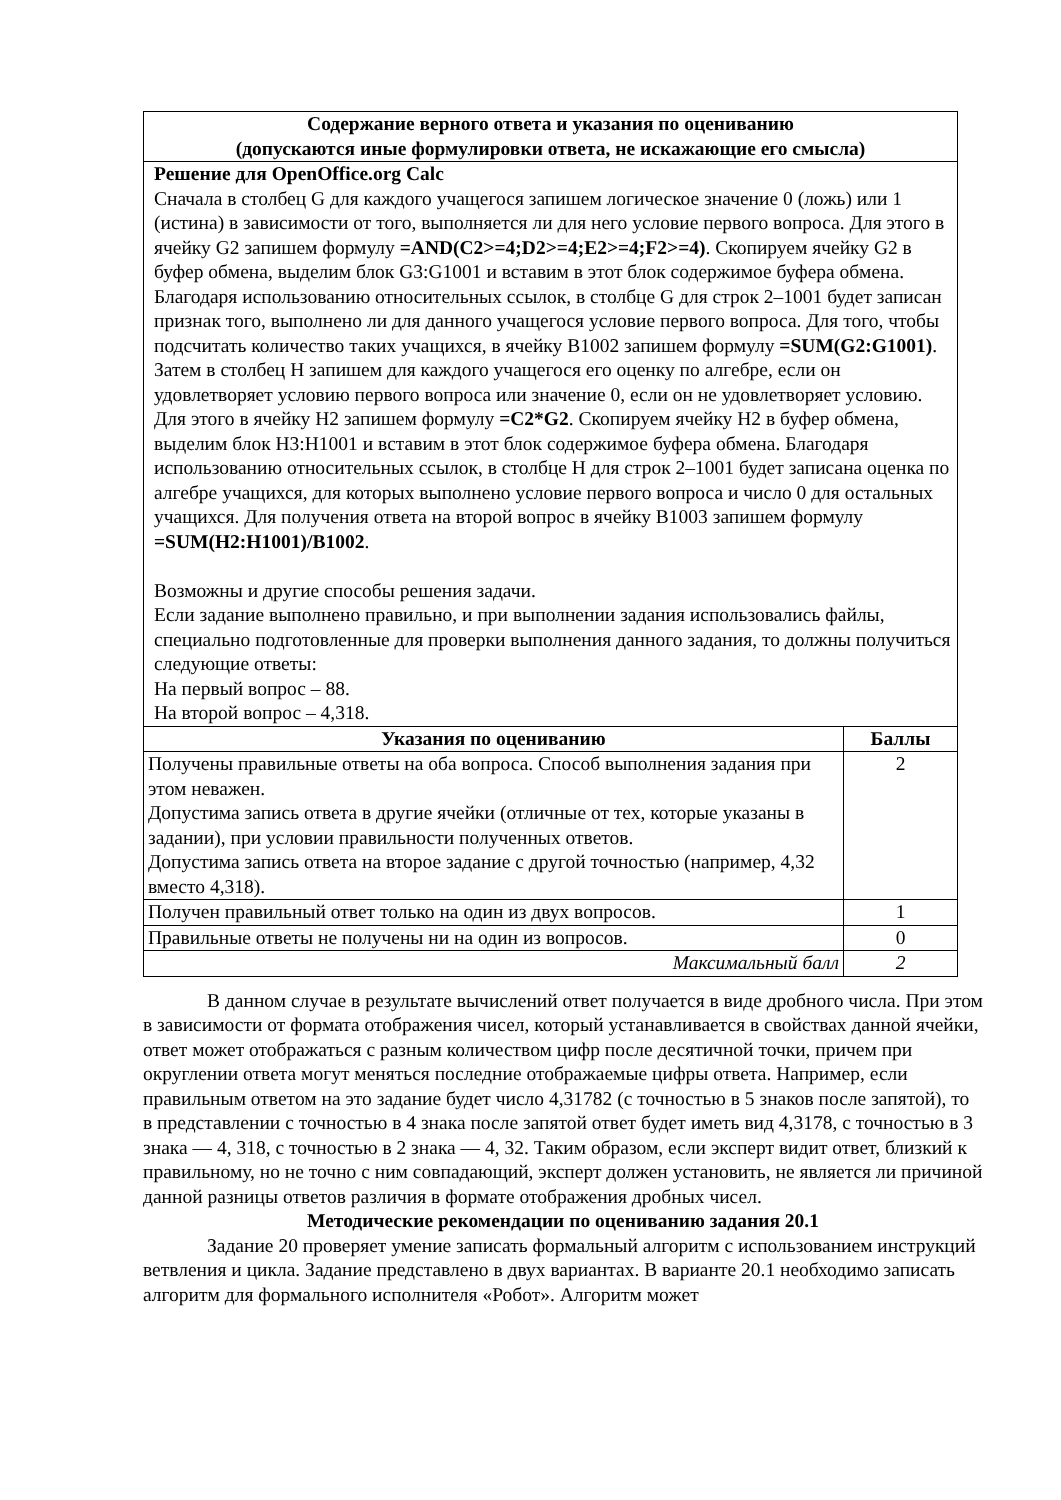| Содержание верного ответа и указания по оцениванию (допускаются иные формулировки ответа, не искажающие его смысла) | |
| --- | --- |
| Решение для OpenOffice.org Calc Сначала в столбец G для каждого учащегося запишем логическое значение 0 (ложь) или 1 (истина) в зависимости от того, выполняется ли для него условие первого вопроса. Для этого в ячейку G2 запишем формулу =AND(C2>=4;D2>=4;E2>=4;F2>=4) . Скопируем ячейку G2 в буфер обмена, выделим блок G3:G1001 и вставим в этот блок содержимое буфера обмена. Благодаря использованию относительных ссылок, в столбце G для строк 2–1001 будет записан признак того, выполнено ли для данного учащегося условие первого вопроса. Для того, чтобы подсчитать количество таких учащихся, в ячейку B1002 запишем формулу =SUM(G2:G1001) . Затем в столбец H запишем для каждого учащегося его оценку по алгебре, если он удовлетворяет условию первого вопроса или значение 0, если он не удовлетворяет условию. Для этого в ячейку H2 запишем формулу =C2*G2 . Скопируем ячейку H2 в буфер обмена, выделим блок H3:H1001 и вставим в этот блок содержимое буфера обмена. Благодаря использованию относительных ссылок, в столбце H для строк 2–1001 будет записана оценка по алгебре учащихся, для которых выполнено условие первого вопроса и число 0 для остальных учащихся. Для получения ответа на второй вопрос в ячейку B1003 запишем формулу =SUM(H2:H1001)/B1002 . Возможны и другие способы решения задачи. Если задание выполнено правильно, и при выполнении задания использовались файлы, специально подготовленные для проверки выполнения данного задания, то должны получиться следующие ответы: На первый вопрос – 88. На второй вопрос – 4,318. | |
| Указания по оцениванию | Баллы |
| Получены правильные ответы на оба вопроса. Способ выполнения задания при этом неважен. Допустима запись ответа в другие ячейки (отличные от тех, которые указаны в задании), при условии правильности полученных ответов. Допустима запись ответа на второе задание с другой точностью (например, 4,32 вместо 4,318). | 2 |
| Получен правильный ответ только на один из двух вопросов. | 1 |
| Правильные ответы не получены ни на один из вопросов. | 0 |
| Максимальный балл | 2 |
В данном случае в результате вычислений ответ получается в виде дробного числа. При этом в зависимости от формата отображения чисел, который устанавливается в свойствах данной ячейки, ответ может отображаться с разным количеством цифр после десятичной точки, причем при округлении ответа могут меняться последние отображаемые цифры ответа. Например, если правильным ответом на это задание будет число 4,31782 (с точностью в 5 знаков после запятой), то в представлении с точностью в 4 знака после запятой ответ будет иметь вид 4,3178, с точностью в 3 знака — 4, 318, с точностью в 2 знака — 4, 32. Таким образом, если эксперт видит ответ, близкий к правильному, но не точно с ним совпадающий, эксперт должен установить, не является ли причиной данной разницы ответов различия в формате отображения дробных чисел.
Методические рекомендации по оцениванию задания 20.1
Задание 20 проверяет умение записать формальный алгоритм с использованием инструкций ветвления и цикла. Задание представлено в двух вариантах. В варианте 20.1 необходимо записать алгоритм для формального исполнителя «Робот». Алгоритм может